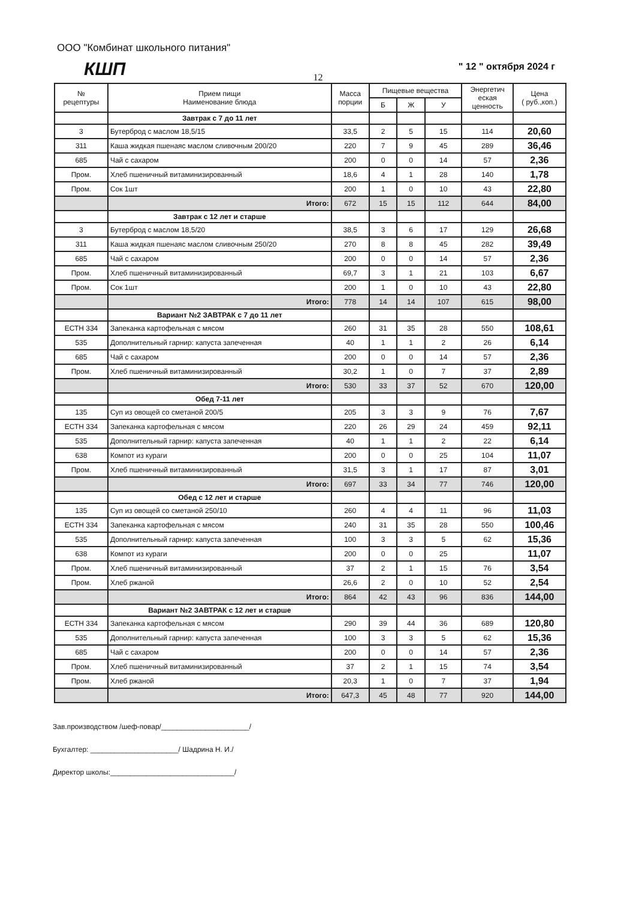ООО "Комбинат школьного питания"
КШП
" 12 " октября 2024 г
12
| № рецептуры | Прием пищи Наименование блюда | Масса порции | Пищевые вещества | | | Энергетич еская ценность | Цена ( руб.,коп.) |
| --- | --- | --- | --- | --- | --- | --- | --- |
| | | | Б | Ж | У | | |
| | Завтрак с 7 до 11 лет | | | | | | |
| 3 | Бутерброд с маслом 18,5/15 | 33,5 | 2 | 5 | 15 | 114 | 20,60 |
| 311 | Каша жидкая пшенаяс маслом сливочным 200/20 | 220 | 7 | 9 | 45 | 289 | 36,46 |
| 685 | Чай с сахаром | 200 | 0 | 0 | 14 | 57 | 2,36 |
| Пром. | Хлеб пшеничный витаминизированный | 18,6 | 4 | 1 | 28 | 140 | 1,78 |
| Пром. | Сок 1шт | 200 | 1 | 0 | 10 | 43 | 22,80 |
| | Итого: | 672 | 15 | 15 | 112 | 644 | 84,00 |
| | Завтрак с 12 лет и старше | | | | | | |
| 3 | Бутерброд с маслом 18,5/20 | 38,5 | 3 | 6 | 17 | 129 | 26,68 |
| 311 | Каша жидкая пшенаяс маслом сливочным 250/20 | 270 | 8 | 8 | 45 | 282 | 39,49 |
| 685 | Чай с сахаром | 200 | 0 | 0 | 14 | 57 | 2,36 |
| Пром. | Хлеб пшеничный витаминизированный | 69,7 | 3 | 1 | 21 | 103 | 6,67 |
| Пром. | Сок 1шт | 200 | 1 | 0 | 10 | 43 | 22,80 |
| | Итого: | 778 | 14 | 14 | 107 | 615 | 98,00 |
| | Вариант №2 ЗАВТРАК с 7 до 11 лет | | | | | | |
| ЕСТН 334 | Запеканка картофельная с мясом | 260 | 31 | 35 | 28 | 550 | 108,61 |
| 535 | Дополнительный гарнир: капуста запеченная | 40 | 1 | 1 | 2 | 26 | 6,14 |
| 685 | Чай с сахаром | 200 | 0 | 0 | 14 | 57 | 2,36 |
| Пром. | Хлеб пшеничный витаминизированный | 30,2 | 1 | 0 | 7 | 37 | 2,89 |
| | Итого: | 530 | 33 | 37 | 52 | 670 | 120,00 |
| | Обед 7-11 лет | | | | | | |
| 135 | Суп из овощей со сметаной 200/5 | 205 | 3 | 3 | 9 | 76 | 7,67 |
| ЕСТН 334 | Запеканка картофельная с мясом | 220 | 26 | 29 | 24 | 459 | 92,11 |
| 535 | Дополнительный гарнир: капуста запеченная | 40 | 1 | 1 | 2 | 22 | 6,14 |
| 638 | Компот из кураги | 200 | 0 | 0 | 25 | 104 | 11,07 |
| Пром. | Хлеб пшеничный витаминизированный | 31,5 | 3 | 1 | 17 | 87 | 3,01 |
| | Итого: | 697 | 33 | 34 | 77 | 746 | 120,00 |
| | Обед с 12 лет и старше | | | | | | |
| 135 | Суп из овощей со сметаной 250/10 | 260 | 4 | 4 | 11 | 96 | 11,03 |
| ЕСТН 334 | Запеканка картофельная с мясом | 240 | 31 | 35 | 28 | 550 | 100,46 |
| 535 | Дополнительный гарнир: капуста запеченная | 100 | 3 | 3 | 5 | 62 | 15,36 |
| 638 | Компот из кураги | 200 | 0 | 0 | 25 | | 11,07 |
| Пром. | Хлеб пшеничный витаминизированный | 37 | 2 | 1 | 15 | 76 | 3,54 |
| Пром. | Хлеб ржаной | 26,6 | 2 | 0 | 10 | 52 | 2,54 |
| | Итого: | 864 | 42 | 43 | 96 | 836 | 144,00 |
| | Вариант №2 ЗАВТРАК с 12 лет и старше | | | | | | |
| ЕСТН 334 | Запеканка картофельная с мясом | 290 | 39 | 44 | 36 | 689 | 120,80 |
| 535 | Дополнительный гарнир: капуста запеченная | 100 | 3 | 3 | 5 | 62 | 15,36 |
| 685 | Чай с сахаром | 200 | 0 | 0 | 14 | 57 | 2,36 |
| Пром. | Хлеб пшеничный витаминизированный | 37 | 2 | 1 | 15 | 74 | 3,54 |
| Пром. | Хлеб ржаной | 20,3 | 1 | 0 | 7 | 37 | 1,94 |
| | Итого: | 647,3 | 45 | 48 | 77 | 920 | 144,00 |
Зав.производством /шеф-повар/______________________/
Бухгалтер: ______________________/ Шадрина Н. И./
Директор школы:_______________________________/